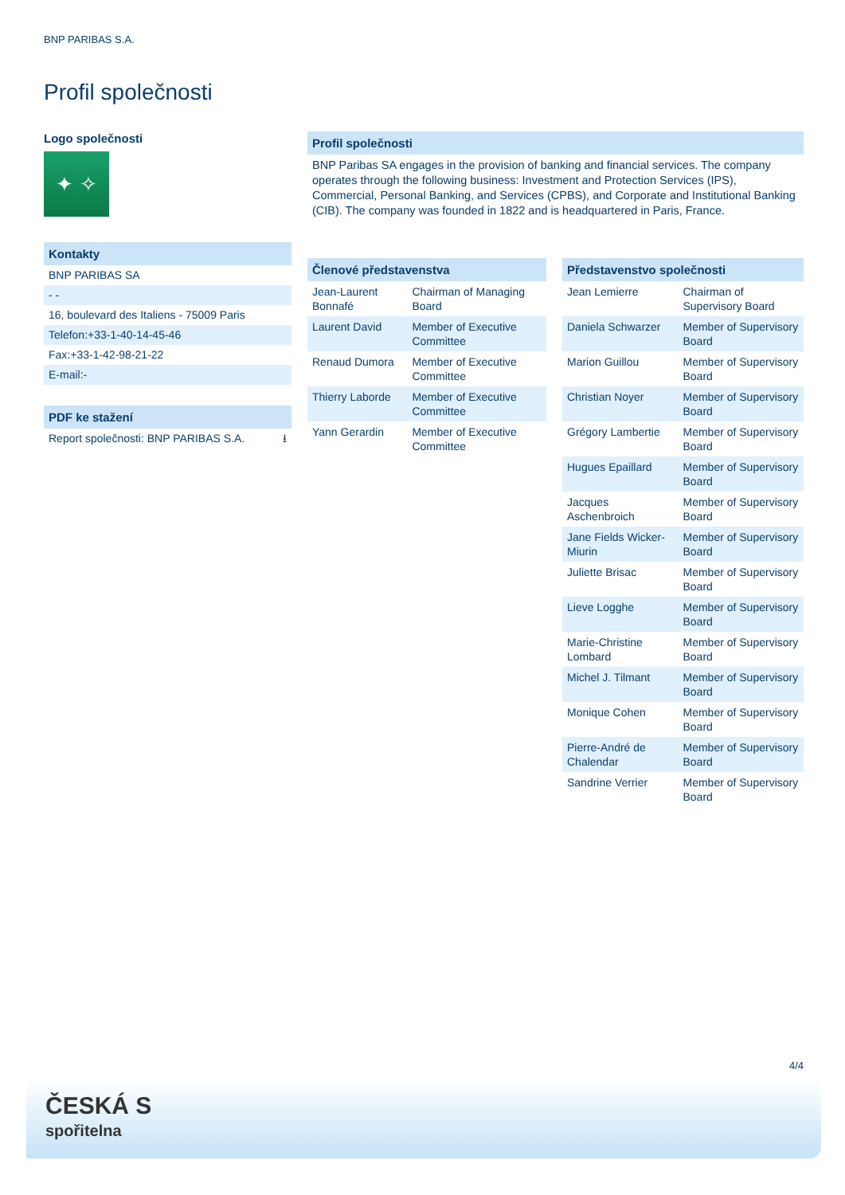BNP PARIBAS S.A.
Profil společnosti
Logo společnosti
✦ ✧
Kontakty
BNP PARIBAS SA
- -
16, boulevard des Italiens - 75009 Paris
Telefon:+33-1-40-14-45-46
Fax:+33-1-42-98-21-22
E-mail:-
PDF ke stažení
Report společnosti: BNP PARIBAS S.A. ⭳
Profil společnosti
BNP Paribas SA engages in the provision of banking and financial services. The company operates through the following business: Investment and Protection Services (IPS), Commercial, Personal Banking, and Services (CPBS), and Corporate and Institutional Banking (CIB). The company was founded in 1822 and is headquartered in Paris, France.
| Členové představenstva | |
| --- | --- |
| Jean-Laurent Bonnafé | Chairman of Managing Board |
| Laurent David | Member of Executive Committee |
| Renaud Dumora | Member of Executive Committee |
| Thierry Laborde | Member of Executive Committee |
| Yann Gerardin | Member of Executive Committee |
| Představenstvo společnosti | |
| --- | --- |
| Jean Lemierre | Chairman of Supervisory Board |
| Daniela Schwarzer | Member of Supervisory Board |
| Marion Guillou | Member of Supervisory Board |
| Christian Noyer | Member of Supervisory Board |
| Grégory Lambertie | Member of Supervisory Board |
| Hugues Epaillard | Member of Supervisory Board |
| Jacques Aschenbroich | Member of Supervisory Board |
| Jane Fields Wicker-Miurin | Member of Supervisory Board |
| Juliette Brisac | Member of Supervisory Board |
| Lieve Logghe | Member of Supervisory Board |
| Marie-Christine Lombard | Member of Supervisory Board |
| Michel J. Tilmant | Member of Supervisory Board |
| Monique Cohen | Member of Supervisory Board |
| Pierre-André de Chalendar | Member of Supervisory Board |
| Sandrine Verrier | Member of Supervisory Board |
4/4
ČESKÁ S
spořitelna